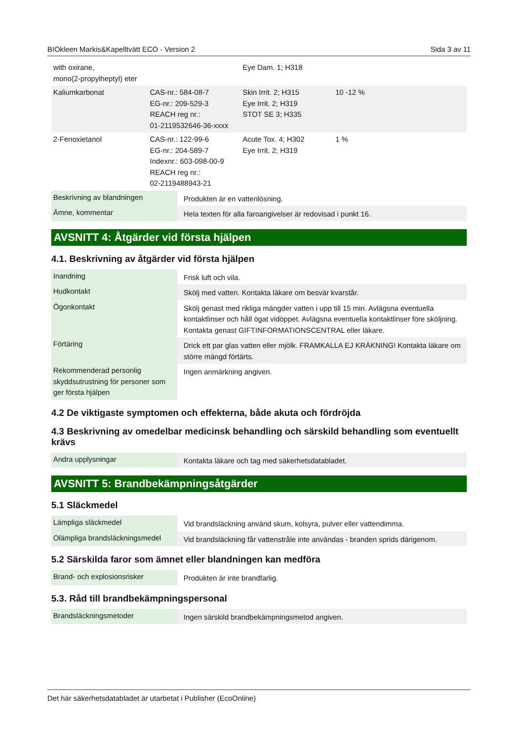BIOkleen Markis&Kapelltvätt ECO - Version 2 Sida 3 av 11
| with oxirane, mono(2-propylheptyl) eter | | Eye Dam. 1; H318 | |
| Kaliumkarbonat | CAS-nr.: 584-08-7 EG-nr.: 209-529-3 REACH reg nr.: 01-2119532646-36-xxxx | Skin Irrit. 2; H315 Eye Irrit. 2; H319 STOT SE 3; H335 | 10 -12 % |
| 2-Fenoxietanol | CAS-nr.: 122-99-6 EG-nr.: 204-589-7 Indexnr.: 603-098-00-9 REACH reg nr.: 02-2119488943-21 | Acute Tox. 4; H302 Eye Irrit. 2; H319 | 1 % |
| Beskrivning av blandningen | Produkten är en vattenlösning. |
| Ämne, kommentar | Hela texten för alla faroangivelser är redovisad i punkt 16. |
AVSNITT 4: Åtgärder vid första hjälpen
4.1. Beskrivning av åtgärder vid första hjälpen
| Inandning | Frisk luft och vila. |
| Hudkontakt | Skölj med vatten. Kontakta läkare om besvär kvarstår. |
| Ögonkontakt | Skölj genast med rikliga mängder vatten i upp till 15 min. Avlägsna eventuella kontaktlinser och håll ögat vidöppet. Avlägsna eventuella kontaktlinser före sköljning. Kontakta genast GIFTINFORMATIONSCENTRAL eller läkare. |
| Förtäring | Drick ett par glas vatten eller mjölk. FRAMKALLA EJ KRÄKNING! Kontakta läkare om större mängd förtärts. |
| Rekommenderad personlig skyddsutrustning för personer som ger första hjälpen | Ingen anmärkning angiven. |
4.2 De viktigaste symptomen och effekterna, både akuta och fördröjda
4.3 Beskrivning av omedelbar medicinsk behandling och särskild behandling som eventuellt krävs
| Andra upplysningar | Kontakta läkare och tag med säkerhetsdatabladet. |
AVSNITT 5: Brandbekämpningsåtgärder
5.1 Släckmedel
| Lämpliga släckmedel | Vid brandsläckning använd skum, kolsyra, pulver eller vattendimma. |
| Olämpliga brandsläckningsmedel | Vid brandsläckning får vattenstråle inte användas - branden sprids därigenom. |
5.2 Särskilda faror som ämnet eller blandningen kan medföra
| Brand- och explosionsrisker | Produkten är inte brandfarlig. |
5.3. Råd till brandbekämpningspersonal
| Brandsläckningsmetoder | Ingen särskild brandbekämpningsmetod angiven. |
Det här säkerhetsdatabladet är utarbetat i Publisher (EcoOnline)